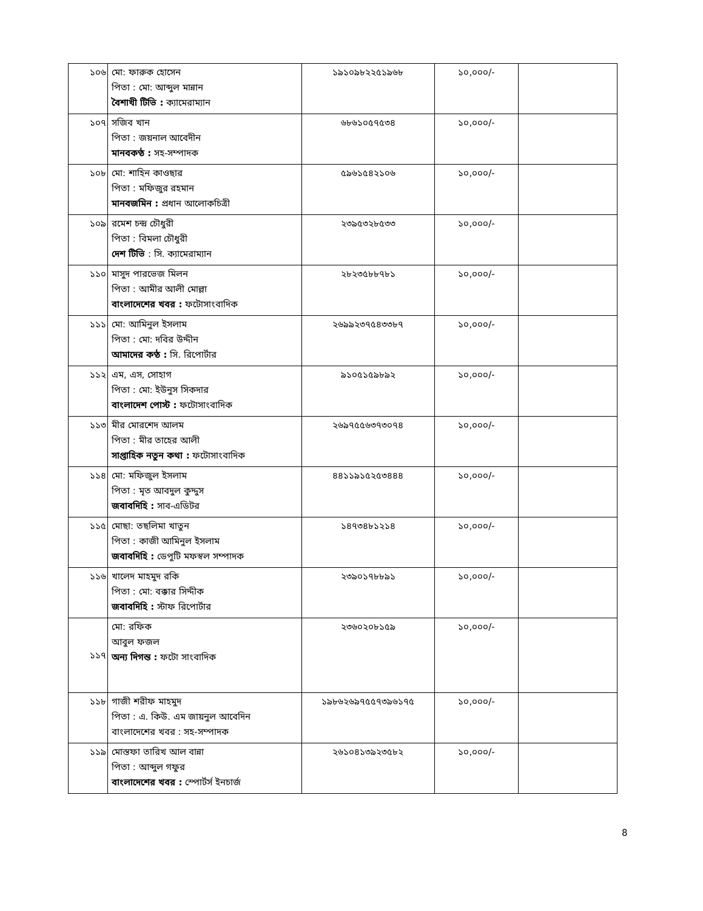| ১০৬ | মো: ফারুক হোসেন পিতা : মো: আব্দুল মান্নান বৈশাখী টিভি : ক্যামেরাম্যান | ১৯১০৯৮২২৫১৯৬৮ | ১০,০০০/- | |
| ১০৭ | সজিব খান পিতা : জয়নাল আবেদীন মানবকণ্ঠ : সহ-সম্পাদক | ৬৮৬১০৫৭৫৩৪ | ১০,০০০/- | |
| ১০৮ | মো: শাহিন কাওছার পিতা : মফিজুর রহমান মানবজমিন : প্রধান আলোকচিত্রী | ৫৯৬১৫৪২১০৬ | ১০,০০০/- | |
| ১০৯ | রমেশ চন্দ্র চৌধুরী পিতা : বিমলা চৌধুরী দেশ টিভি : সি. ক্যামেরাম্যান | ২৩৯৫৩২৮৫৩৩ | ১০,০০০/- | |
| ১১০ | মাসুদ পারভেজ মিলন পিতা : আমীর আলী মোল্লা বাংলাদেশের খবর : ফটোসাংবাদিক | ২৮২৩৫৮৮৭৮১ | ১০,০০০/- | |
| ১১১ | মো: আমিনুল ইসলাম পিতা : মো: দবির উদ্দীন আমাদের কণ্ঠ : সি. রিপোর্টার | ২৬৯৯২৩৭৫৪৩৩৮৭ | ১০,০০০/- | |
| ১১২ | এম, এস, সোহাগ পিতা : মো: ইউনুস সিকদার বাংলাদেশ পোস্ট : ফটোসাংবাদিক | ৯১০৫১৫৯৮৯২ | ১০,০০০/- | |
| ১১৩ | মীর মোরশেদ আলম পিতা : মীর তাহের আলী সাপ্তাহিক নতুন কথা : ফটোসাংবাদিক | ২৬৯৭৫৫৬৩৭৩০৭৪ | ১০,০০০/- | |
| ১১৪ | মো: মফিজুল ইসলাম পিতা : মৃত আবদুল কুদ্দুস জবাবদিহি : সাব-এডিটর | ৪৪১১৯১৫২৫৩৪৪৪ | ১০,০০০/- | |
| ১১৫ | মোছা: তছলিমা খাতুন পিতা : কাজী আমিনুল ইসলাম জবাবদিহি : ডেপুটি মফস্বল সম্পাদক | ১৪৭৩৪৮১২১৪ | ১০,০০০/- | |
| ১১৬ | খালেদ মাহমুদ রকি পিতা : মো: বক্কার সিদ্দীক জবাবদিহি : স্টাফ রিপোর্টার | ২৩৯০১৭৮৮৯১ | ১০,০০০/- | |
| ১১৭ | মো: রফিক আবুল ফজল অন্য দিগন্ত : ফটো সাংবাদিক | ২৩৬০২০৮১৫৯ | ১০,০০০/- | |
| ১১৮ | গাজী শরীফ মাহমুদ পিতা : এ. কিউ. এম জায়নুল আবেদিন বাংলাদেশের খবর : সহ-সম্পাদক | ১৯৮৬২৬৯৭৫৫৭৩৯৬১৭৫ | ১০,০০০/- | |
| ১১৯ | মোস্তফা তারিখ আল বান্না পিতা : আব্দুল গফুর বাংলাদেশের খবর : স্পোর্টর্স ইনচার্জ | ২৬১০৪১৩৯২৩৫৮২ | ১০,০০০/- | |
8